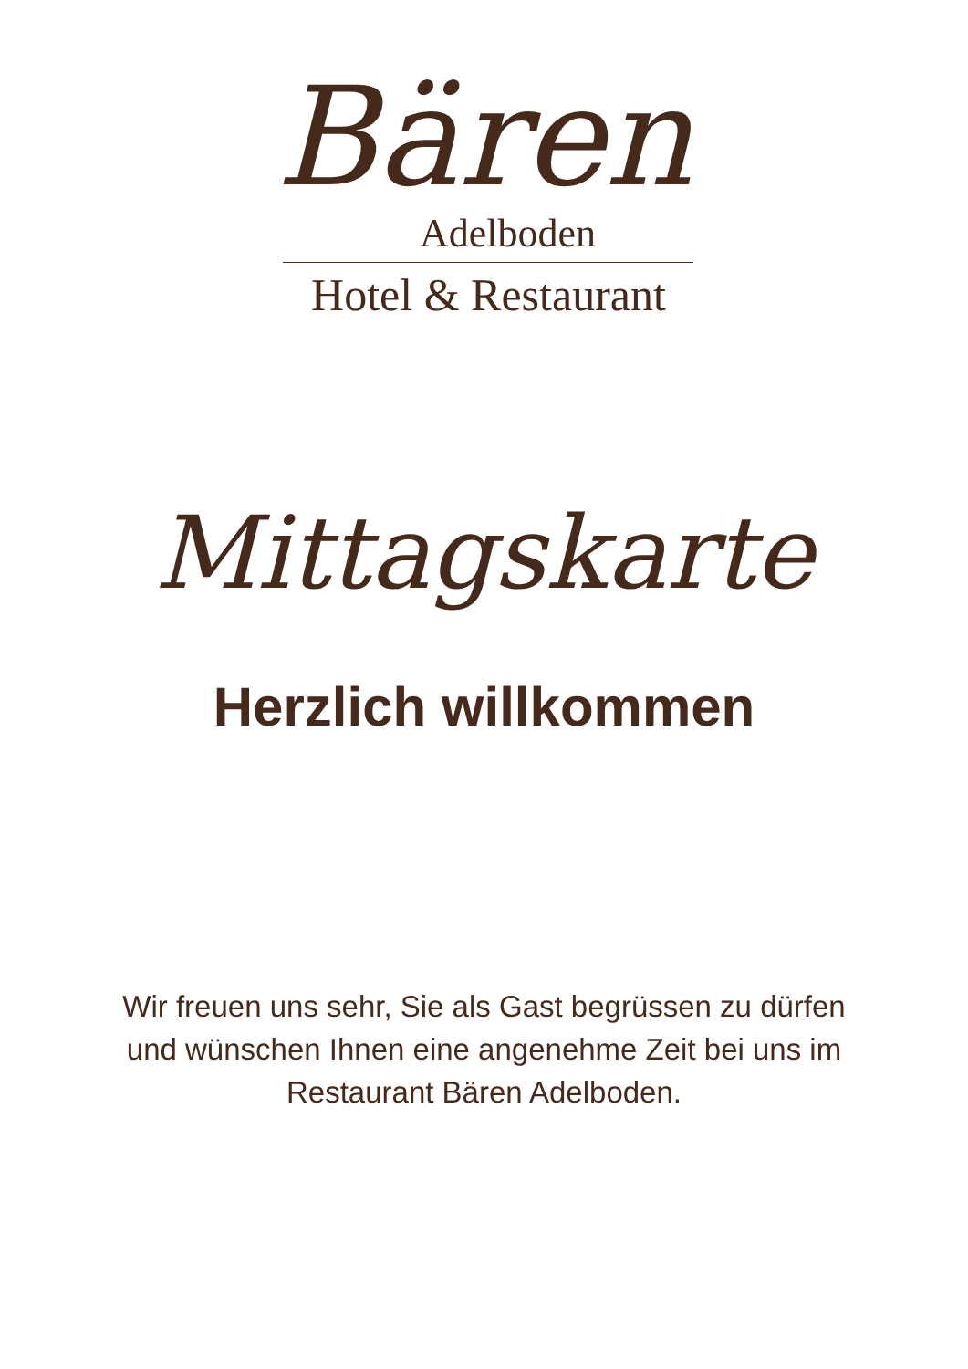Bären
Adelboden
Hotel & Restaurant
Mittagskarte
Herzlich willkommen
Wir freuen uns sehr, Sie als Gast begrüssen zu dürfen
und wünschen Ihnen eine angenehme Zeit bei uns im
Restaurant Bären Adelboden.